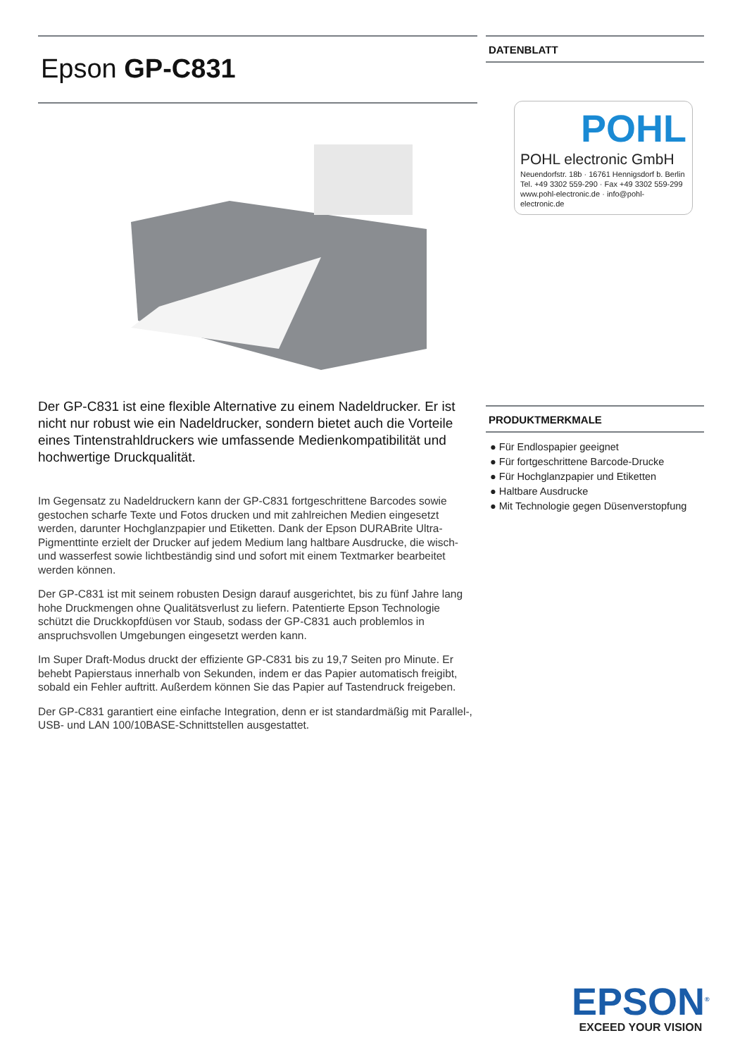Epson GP-C831
Der GP-C831 ist eine flexible Alternative zu einem Nadeldrucker. Er ist nicht nur robust wie ein Nadeldrucker, sondern bietet auch die Vorteile eines Tintenstrahldruckers wie umfassende Medienkompatibilität und hochwertige Druckqualität.
Im Gegensatz zu Nadeldruckern kann der GP-C831 fortgeschrittene Barcodes sowie gestochen scharfe Texte und Fotos drucken und mit zahlreichen Medien eingesetzt werden, darunter Hochglanzpapier und Etiketten. Dank der Epson DURABrite Ultra-Pigmenttinte erzielt der Drucker auf jedem Medium lang haltbare Ausdrucke, die wisch- und wasserfest sowie lichtbeständig sind und sofort mit einem Textmarker bearbeitet werden können.
Der GP-C831 ist mit seinem robusten Design darauf ausgerichtet, bis zu fünf Jahre lang hohe Druckmengen ohne Qualitätsverlust zu liefern. Patentierte Epson Technologie schützt die Druckkopfdüsen vor Staub, sodass der GP-C831 auch problemlos in anspruchsvollen Umgebungen eingesetzt werden kann.
Im Super Draft-Modus druckt der effiziente GP-C831 bis zu 19,7 Seiten pro Minute. Er behebt Papierstaus innerhalb von Sekunden, indem er das Papier automatisch freigibt, sobald ein Fehler auftritt. Außerdem können Sie das Papier auf Tastendruck freigeben.
Der GP-C831 garantiert eine einfache Integration, denn er ist standardmäßig mit Parallel-, USB- und LAN 100/10BASE-Schnittstellen ausgestattet.
DATENBLATT
POHL
POHL electronic GmbH
Neuendorfstr. 18b · 16761 Hennigsdorf b. Berlin
Tel. +49 3302 559-290 · Fax +49 3302 559-299
www.pohl-electronic.de · info@pohl-electronic.de
PRODUKTMERKMALE
● Für Endlospapier geeignet
● Für fortgeschrittene Barcode-Drucke
● Für Hochglanzpapier und Etiketten
● Haltbare Ausdrucke
● Mit Technologie gegen Düsenverstopfung
EPSON<sup>®</sup>
EXCEED YOUR VISION